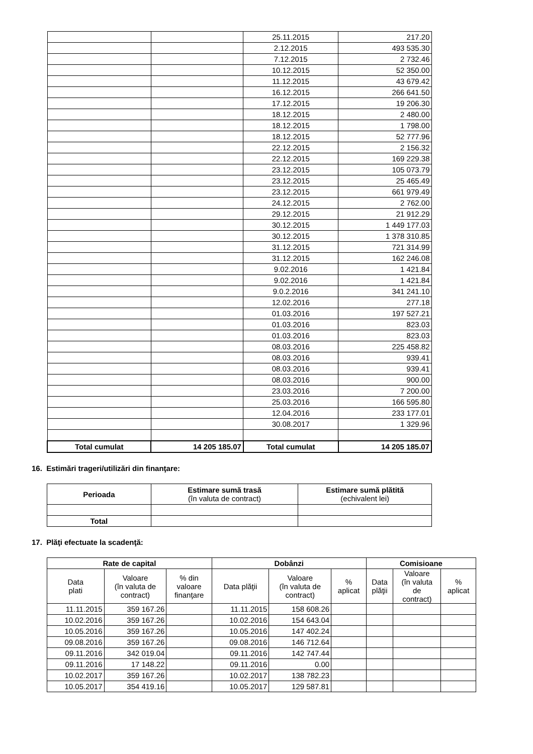| | | 25.11.2015 | 217.20 |
| | | 2.12.2015 | 493 535.30 |
| | | 7.12.2015 | 2 732.46 |
| | | 10.12.2015 | 52 350.00 |
| | | 11.12.2015 | 43 679.42 |
| | | 16.12.2015 | 266 641.50 |
| | | 17.12.2015 | 19 206.30 |
| | | 18.12.2015 | 2 480.00 |
| | | 18.12.2015 | 1 798.00 |
| | | 18.12.2015 | 52 777.96 |
| | | 22.12.2015 | 2 156.32 |
| | | 22.12.2015 | 169 229.38 |
| | | 23.12.2015 | 105 073.79 |
| | | 23.12.2015 | 25 465.49 |
| | | 23.12.2015 | 661 979.49 |
| | | 24.12.2015 | 2 762.00 |
| | | 29.12.2015 | 21 912.29 |
| | | 30.12.2015 | 1 449 177.03 |
| | | 30.12.2015 | 1 378 310.85 |
| | | 31.12.2015 | 721 314.99 |
| | | 31.12.2015 | 162 246.08 |
| | | 9.02.2016 | 1 421.84 |
| | | 9.02.2016 | 1 421.84 |
| | | 9.0.2.2016 | 341 241.10 |
| | | 12.02.2016 | 277.18 |
| | | 01.03.2016 | 197 527.21 |
| | | 01.03.2016 | 823.03 |
| | | 01.03.2016 | 823.03 |
| | | 08.03.2016 | 225 458.82 |
| | | 08.03.2016 | 939.41 |
| | | 08.03.2016 | 939.41 |
| | | 08.03.2016 | 900.00 |
| | | 23.03.2016 | 7 200.00 |
| | | 25.03.2016 | 166 595.80 |
| | | 12.04.2016 | 233 177.01 |
| | | 30.08.2017 | 1 329.96 |
| Total cumulat | 14 205 185.07 | Total cumulat | 14 205 185.07 |
16. Estimări trageri/utilizări din finanţare:
| Perioada | Estimare sumă trasă (în valuta de contract) | Estimare sumă plătită (echivalent lei) |
| --- | --- | --- |
| Total | | |
17. Plăţi efectuate la scadenţă:
| Rate de capital | | | Dobânzi | | | Comisioane | | |
| --- | --- | --- | --- | --- | --- | --- | --- | --- |
| Data plati | Valoare (în valuta de contract) | % din valoare finanţare | Data plăţii | Valoare (în valuta de contract) | % aplicat | Data plăţii | Valoare (în valuta de contract) | % aplicat |
| 11.11.2015 | 359 167.26 | | 11.11.2015 | 158 608.26 | | | | |
| 10.02.2016 | 359 167.26 | | 10.02.2016 | 154 643.04 | | | | |
| 10.05.2016 | 359 167.26 | | 10.05.2016 | 147 402.24 | | | | |
| 09.08.2016 | 359 167.26 | | 09.08.2016 | 146 712.64 | | | | |
| 09.11.2016 | 342 019.04 | | 09.11.2016 | 142 747.44 | | | | |
| 09.11.2016 | 17 148.22 | | 09.11.2016 | 0.00 | | | | |
| 10.02.2017 | 359 167.26 | | 10.02.2017 | 138 782.23 | | | | |
| 10.05.2017 | 354 419.16 | | 10.05.2017 | 129 587.81 | | | | |